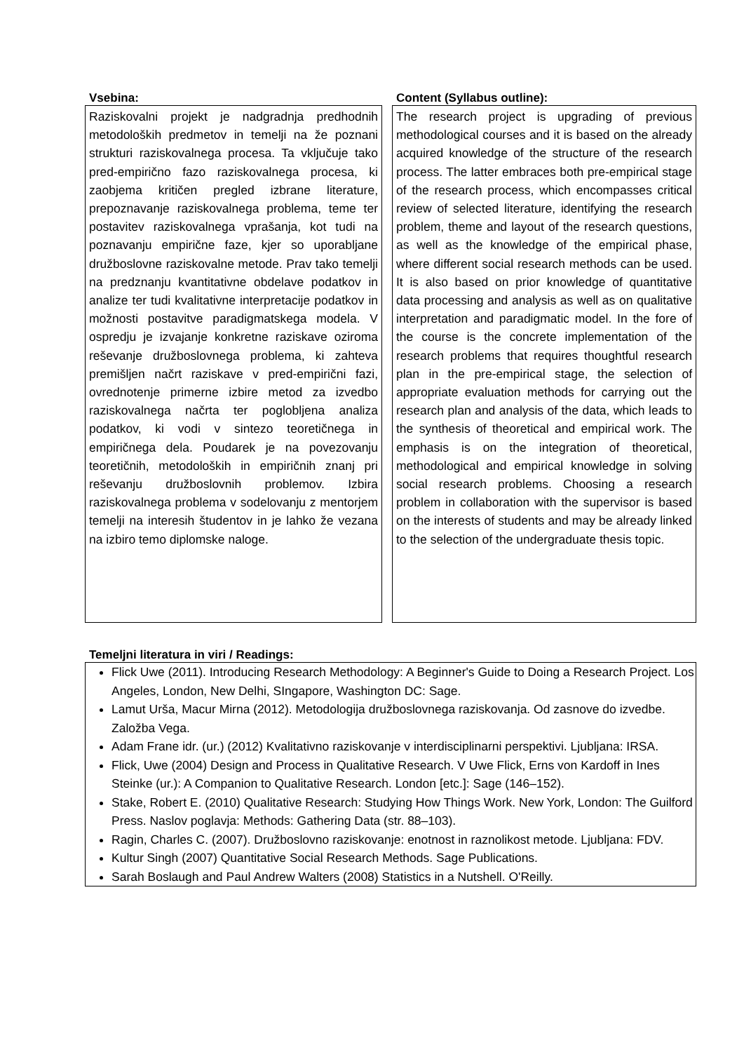Vsebina:
Raziskovalni projekt je nadgradnja predhodnih metodoloških predmetov in temelji na že poznani strukturi raziskovalnega procesa. Ta vključuje tako pred-empirično fazo raziskovalnega procesa, ki zaobjema kritičen pregled izbrane literature, prepoznavanje raziskovalnega problema, teme ter postavitev raziskovalnega vprašanja, kot tudi na poznavanju empirične faze, kjer so uporabljane družboslovne raziskovalne metode. Prav tako temelji na predznanju kvantitativne obdelave podatkov in analize ter tudi kvalitativne interpretacije podatkov in možnosti postavitve paradigmatskega modela. V ospredju je izvajanje konkretne raziskave oziroma reševanje družboslovnega problema, ki zahteva premišljen načrt raziskave v pred-empirični fazi, ovrednotenje primerne izbire metod za izvedbo raziskovalnega načrta ter poglobljena analiza podatkov, ki vodi v sintezo teoretičnega in empiričnega dela. Poudarek je na povezovanju teoretičnih, metodoloških in empiričnih znanj pri reševanju družboslovnih problemov. Izbira raziskovalnega problema v sodelovanju z mentorjem temelji na interesih študentov in je lahko že vezana na izbiro temo diplomske naloge.
Content (Syllabus outline):
The research project is upgrading of previous methodological courses and it is based on the already acquired knowledge of the structure of the research process. The latter embraces both pre-empirical stage of the research process, which encompasses critical review of selected literature, identifying the research problem, theme and layout of the research questions, as well as the knowledge of the empirical phase, where different social research methods can be used. It is also based on prior knowledge of quantitative data processing and analysis as well as on qualitative interpretation and paradigmatic model. In the fore of the course is the concrete implementation of the research problems that requires thoughtful research plan in the pre-empirical stage, the selection of appropriate evaluation methods for carrying out the research plan and analysis of the data, which leads to the synthesis of theoretical and empirical work. The emphasis is on the integration of theoretical, methodological and empirical knowledge in solving social research problems. Choosing a research problem in collaboration with the supervisor is based on the interests of students and may be already linked to the selection of the undergraduate thesis topic.
Temeljni literatura in viri / Readings:
Flick Uwe (2011). Introducing Research Methodology: A Beginner's Guide to Doing a Research Project. Los Angeles, London, New Delhi, SIngapore, Washington DC: Sage.
Lamut Urša, Macur Mirna (2012). Metodologija družboslovnega raziskovanja. Od zasnove do izvedbe. Založba Vega.
Adam Frane idr. (ur.) (2012) Kvalitativno raziskovanje v interdisciplinarni perspektivi. Ljubljana: IRSA.
Flick, Uwe (2004) Design and Process in Qualitative Research. V Uwe Flick, Erns von Kardoff in Ines Steinke (ur.): A Companion to Qualitative Research. London [etc.]: Sage (146–152).
Stake, Robert E. (2010) Qualitative Research: Studying How Things Work. New York, London: The Guilford Press. Naslov poglavja: Methods: Gathering Data (str. 88–103).
Ragin, Charles C. (2007). Družboslovno raziskovanje: enotnost in raznolikost metode. Ljubljana: FDV.
Kultur Singh (2007) Quantitative Social Research Methods. Sage Publications.
Sarah Boslaugh and Paul Andrew Walters (2008) Statistics in a Nutshell. O'Reilly.